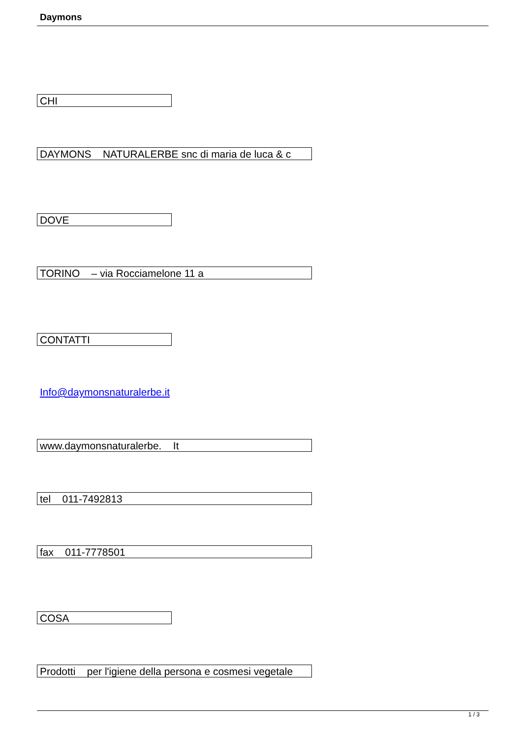Daymons
CHI
DAYMONS NATURALERBE snc di maria de luca & c
DOVE
TORINO – via Rocciamelone 11 a
CONTATTI
Info@daymonsnaturalerbe.it
www.daymonsnaturalerbe. It
tel 011-7492813
fax 011-7778501
COSA
Prodotti per l'igiene della persona e cosmesi vegetale
1 / 3